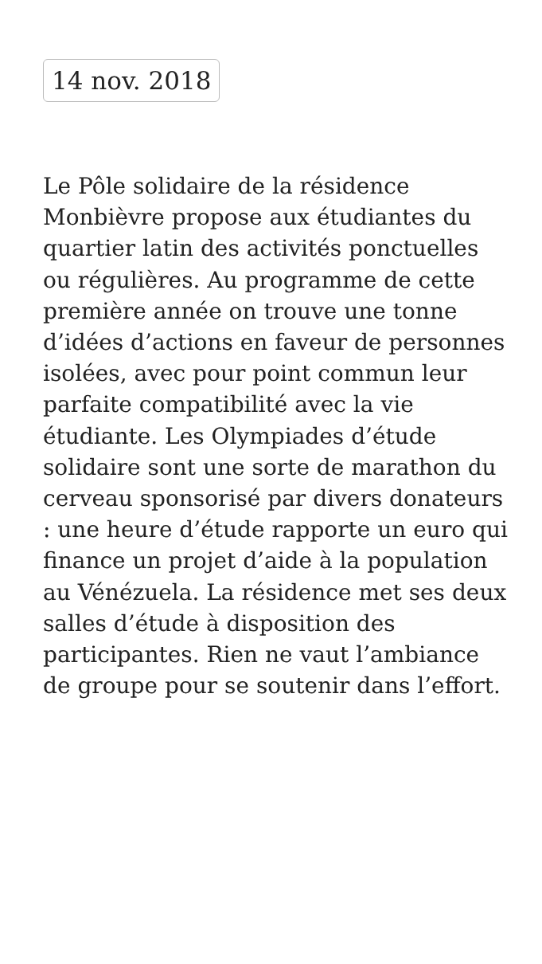14 nov. 2018
Le Pôle solidaire de la résidence Monbièvre propose aux étudiantes du quartier latin des activités ponctuelles ou régulières. Au programme de cette première année on trouve une tonne d’idées d’actions en faveur de personnes isolées, avec pour point commun leur parfaite compatibilité avec la vie étudiante. Les Olympiades d’étude solidaire sont une sorte de marathon du cerveau sponsorisé par divers donateurs : une heure d’étude rapporte un euro qui finance un projet d’aide à la population au Vénézuela. La résidence met ses deux salles d’étude à disposition des participantes. Rien ne vaut l’ambiance de groupe pour se soutenir dans l’effort.